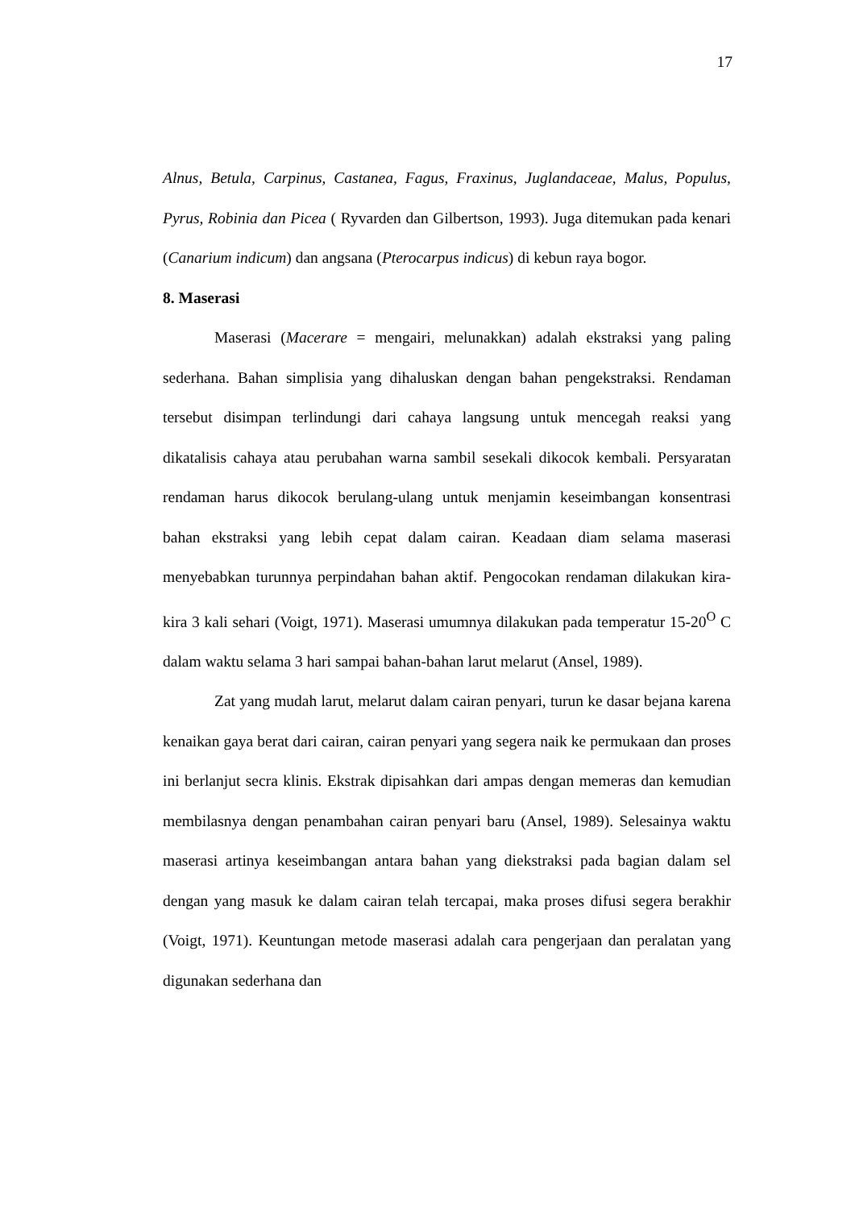17
Alnus, Betula, Carpinus, Castanea, Fagus, Fraxinus, Juglandaceae, Malus, Populus, Pyrus, Robinia dan Picea ( Ryvarden dan Gilbertson, 1993). Juga ditemukan pada kenari (Canarium indicum) dan angsana (Pterocarpus indicus) di kebun raya bogor.
8. Maserasi
Maserasi (Macerare = mengairi, melunakkan) adalah ekstraksi yang paling sederhana. Bahan simplisia yang dihaluskan dengan bahan pengekstraksi. Rendaman tersebut disimpan terlindungi dari cahaya langsung untuk mencegah reaksi yang dikatalisis cahaya atau perubahan warna sambil sesekali dikocok kembali. Persyaratan rendaman harus dikocok berulang-ulang untuk menjamin keseimbangan konsentrasi bahan ekstraksi yang lebih cepat dalam cairan. Keadaan diam selama maserasi menyebabkan turunnya perpindahan bahan aktif. Pengocokan rendaman dilakukan kira-kira 3 kali sehari (Voigt, 1971). Maserasi umumnya dilakukan pada temperatur 15-20<sup>O</sup> C dalam waktu selama 3 hari sampai bahan-bahan larut melarut (Ansel, 1989).
Zat yang mudah larut, melarut dalam cairan penyari, turun ke dasar bejana karena kenaikan gaya berat dari cairan, cairan penyari yang segera naik ke permukaan dan proses ini berlanjut secra klinis. Ekstrak dipisahkan dari ampas dengan memeras dan kemudian membilasnya dengan penambahan cairan penyari baru (Ansel, 1989). Selesainya waktu maserasi artinya keseimbangan antara bahan yang diekstraksi pada bagian dalam sel dengan yang masuk ke dalam cairan telah tercapai, maka proses difusi segera berakhir (Voigt, 1971). Keuntungan metode maserasi adalah cara pengerjaan dan peralatan yang digunakan sederhana dan